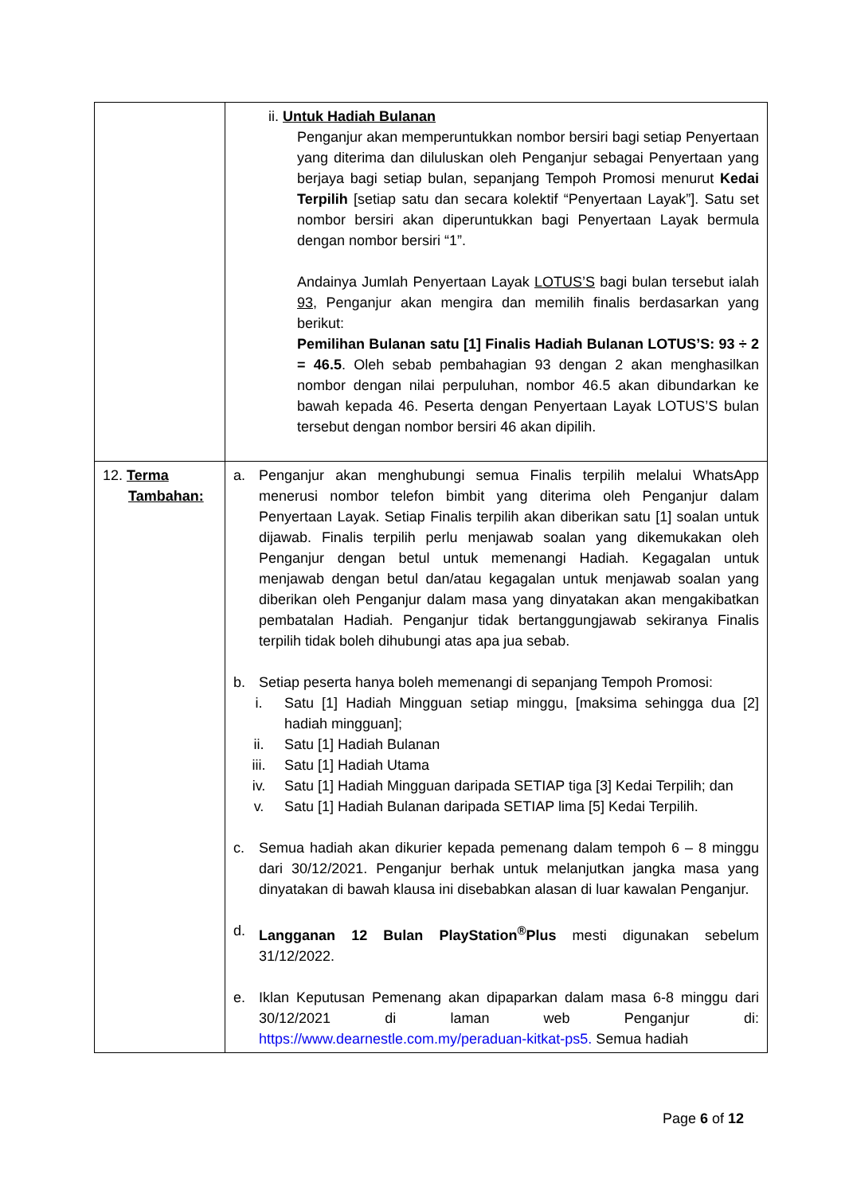| | ii. Untuk Hadiah Bulanan Penganjur akan memperuntukkan nombor bersiri bagi setiap Penyertaan yang diterima dan diluluskan oleh Penganjur sebagai Penyertaan yang berjaya bagi setiap bulan, sepanjang Tempoh Promosi menurut Kedai Terpilih [setiap satu dan secara kolektif “Penyertaan Layak”]. Satu set nombor bersiri akan diperuntukkan bagi Penyertaan Layak bermula dengan nombor bersiri “1”. Andainya Jumlah Penyertaan Layak LOTUS’S bagi bulan tersebut ialah 93, Penganjur akan mengira dan memilih finalis berdasarkan yang berikut: Pemilihan Bulanan satu [1] Finalis Hadiah Bulanan LOTUS’S: 93 ÷ 2 = 46.5 . Oleh sebab pembahagian 93 dengan 2 akan menghasilkan nombor dengan nilai perpuluhan, nombor 46.5 akan dibundarkan ke bawah kepada 46. Peserta dengan Penyertaan Layak LOTUS’S bulan tersebut dengan nombor bersiri 46 akan dipilih. |
| 12. Terma Tambahan: | a. Penganjur akan menghubungi semua Finalis terpilih melalui WhatsApp menerusi nombor telefon bimbit yang diterima oleh Penganjur dalam Penyertaan Layak. Setiap Finalis terpilih akan diberikan satu [1] soalan untuk dijawab. Finalis terpilih perlu menjawab soalan yang dikemukakan oleh Penganjur dengan betul untuk memenangi Hadiah. Kegagalan untuk menjawab dengan betul dan/atau kegagalan untuk menjawab soalan yang diberikan oleh Penganjur dalam masa yang dinyatakan akan mengakibatkan pembatalan Hadiah. Penganjur tidak bertanggungjawab sekiranya Finalis terpilih tidak boleh dihubungi atas apa jua sebab. b. Setiap peserta hanya boleh memenangi di sepanjang Tempoh Promosi: i. Satu [1] Hadiah Mingguan setiap minggu, [maksima sehingga dua [2] hadiah mingguan]; ii. Satu [1] Hadiah Bulanan iii. Satu [1] Hadiah Utama iv. Satu [1] Hadiah Mingguan daripada SETIAP tiga [3] Kedai Terpilih; dan v. Satu [1] Hadiah Bulanan daripada SETIAP lima [5] Kedai Terpilih. c. Semua hadiah akan dikurier kepada pemenang dalam tempoh 6 – 8 minggu dari 30/12/2021. Penganjur berhak untuk melanjutkan jangka masa yang dinyatakan di bawah klausa ini disebabkan alasan di luar kawalan Penganjur. d. Langganan 12 Bulan PlayStation<sup>®</sup>Plus mesti digunakan sebelum 31/12/2022. e. Iklan Keputusan Pemenang akan dipaparkan dalam masa 6-8 minggu dari 30/12/2021 di laman web Penganjur di: https://www.dearnestle.com.my/peraduan-kitkat-ps5. Semua hadiah |
Page 6 of 12